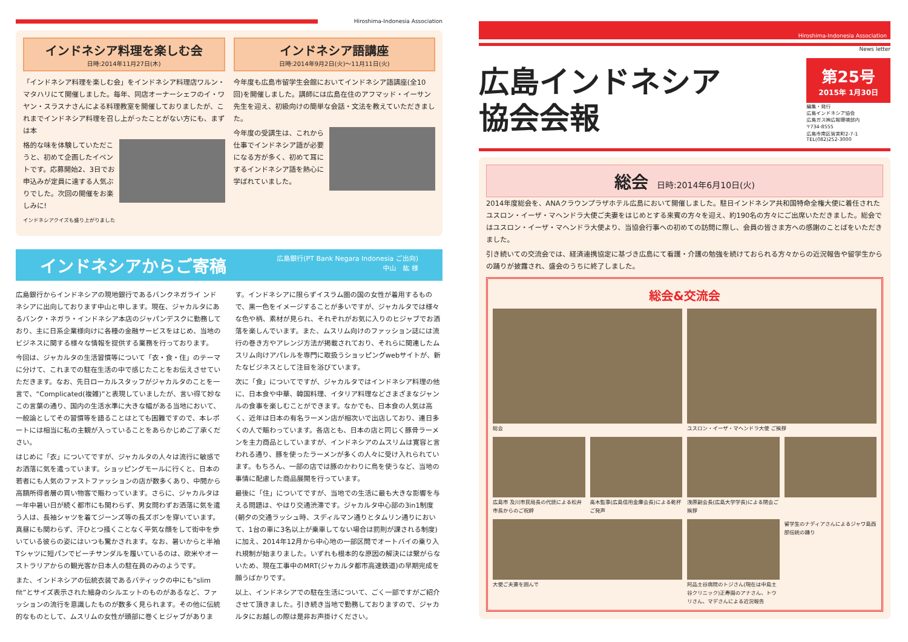Hiroshima-Indonesia Association
インドネシア料理を楽しむ会
日時:2014年11月27日(木)
「インドネシア料理を楽しむ会」をインドネシア料理店ワルン・マタハリにて開催しました。毎年、同店オーナーシェフのイ・ワヤン・スラスナさんによる料理教室を開催しておりましたが、これまでインドネシア料理を召し上がったことがない方にも、まずは本
格的な味を体験していただこうと、初めて企画したイベントです。応募開始2、3日でお申込みが定員に達する人気ぶりでした。次回の開催をお楽しみに!
インドネシアクイズも盛り上がりました
インドネシア語講座
日時:2014年9月2日(火)～11月11日(火)
今年度も広島市留学生会館においてインドネシア語講座(全10回)を開催しました。講師には広島在住のアフマッド・イーサン先生を迎え、初級向けの簡単な会話・文法を教えていただきました。
今年度の受講生は、これから仕事でインドネシア語が必要になる方が多く、初めて耳にするインドネシア語を熱心に学ばれていました。
インドネシアからご寄稿 広島銀行(PT Bank Negara Indonesia ご出向)
中山　紘 様
広島銀行からインドネシアの現地銀行であるバンクネガライ ンドネシアに出向しております中山と申します。現在、ジャカルタにあるバンク・ネガラ・インドネシア本店のジャパンデスクに勤務しており、主に日系企業様向けに各種の金融サービスをはじめ、当地のビジネスに関する様々な情報を提供する業務を行っております。
今回は、ジャカルタの生活習慣等について「衣・食・住」のテーマに分けて、これまでの駐在生活の中で感じたことをお伝えさせていただきます。なお、先日ローカルスタッフがジャカルタのことを一言で、“Complicated(複雑)”と表現していましたが、言い得て妙なこの言葉の通り、国内の生活水準に大きな幅がある当地において、一般論としてその習慣等を語ることはとても困難ですので、本レポートには相当に私の主観が入っていることをあらかじめご了承ください。
はじめに「衣」についてですが、ジャカルタの人々は流行に敏感でお洒落に気を遣っています。ショッピングモールに行くと、日本の若者にも人気のファストファッションの店が数多くあり、中間から高額所得者層の買い物客で賑わっています。さらに、ジャカルタは一年中暑い日が続く都市にも関わらず、男女問わずお洒落に気を遣う人は、長袖シャツを着てジーンズ等の長ズボンを穿いています。真昼にも関わらず、汗ひとつ掻くことなく平気な顔をして街中を歩いている彼らの姿にはいつも驚かされます。なお、暑いからと半袖Tシャツに短パンでビーチサンダルを履いているのは、欧米やオーストラリアからの観光客か日本人の駐在員のみのようです。
また、インドネシアの伝統衣装であるバティックの中にも“slim fit”とサイズ表示された細身のシルエットのものがあるなど、ファッションの流行を意識したものが数多く見られます。その他に伝統的なものとして、ムスリムの女性が頭部に巻くヒジャブがあります。インドネシアに限らずイスラム圏の国の女性が着用するもので、黒一色をイメージすることが多いですが、ジャカルタでは様々な色や柄、素材が見られ、それぞれがお気に入りのヒジャブでお洒落を楽しんでいます。また、ムスリム向けのファッション誌には流行の巻き方やアレンジ方法が掲載されており、それらに関連したムスリム向けアパレルを専門に取扱うショッピングwebサイトが、新たなビジネスとして注目を浴びています。
次に「食」についてですが、ジャカルタではインドネシア料理の他に、日本食や中華、韓国料理、イタリア料理などさまざまなジャンルの食事を楽しむことができます。なかでも、日本食の人気は高く、近年は日本の有名ラーメン店が相次いで出店しており、連日多くの人で賑わっています。各店とも、日本の店と同じく豚骨ラーメンを主力商品としていますが、インドネシアのムスリムは寛容と言われる通り、豚を使ったラーメンが多くの人々に受け入れられています。もちろん、一部の店では豚のかわりに鳥を使うなど、当地の事情に配慮した商品展開を行っています。
最後に「住」についてですが、当地での生活に最も大きな影響を与える問題は、やはり交通渋滞です。ジャカルタ中心部の3in1制度(朝夕の交通ラッシュ時、スディルマン通りとタムリン通りにおいて、1台の車に3名以上が乗車してない場合は罰則が課される制度)に加え、2014年12月から中心地の一部区間でオートバイの乗り入れ規制が始まりました。いずれも根本的な原因の解決には繋がらないため、現在工事中のMRT(ジャカルタ都市高速鉄道)の早期完成を願うばかりです。
以上、インドネシアでの駐在生活について、ごく一部ですがご紹介させて頂きました。引き続き当地で勤務しておりますので、ジャカルタにお越しの際は是非お声掛けください。
Hiroshima-Indonesia Association
News letter
広島インドネシア
協会会報
第25号
2015年 1月30日
編集・発行
広島インドネシア協会
広島ガス㈱広報環境部内
〒734-8555
広島市南区皆実町2-7-1
TEL(082)252-3000
総会　日時:2014年6月10日(火)
2014年度総会を、ANAクラウンプラザホテル広島において開催しました。駐日インドネシア共和国特命全権大使に着任されたユスロン・イーザ・マヘンドラ大使ご夫妻をはじめとする来賓の方々を迎え、約190名の方々にご出席いただきました。総会ではユスロン・イーザ・マヘンドラ大使より、当協会行事への初めての訪問に際し、会員の皆さま方への感謝のことばをいただきました。
引き続いての交流会では、経済連携協定に基づき広島にて看護・介護の勉強を続けておられる方々からの近況報告や留学生からの踊りが披露され、盛会のうちに終了しました。
総会&交流会
総会
ユスロン・イーザ・マヘンドラ大使 ご挨拶
広島市 及川市民局長の代読による松井市長からのご祝辞
高木監事(広島信用金庫会長)による乾杯ご発声
浅原副会長(広島大学学長)による閉会ご挨拶
大使ご夫妻を囲んで
阿品土谷病院のトジさん(現在は中島土谷クリニック)正寿園のアナさん、トウリさん、マデさんによる近況報告
留学生のナディアさんによるジャワ島西部伝統の踊り